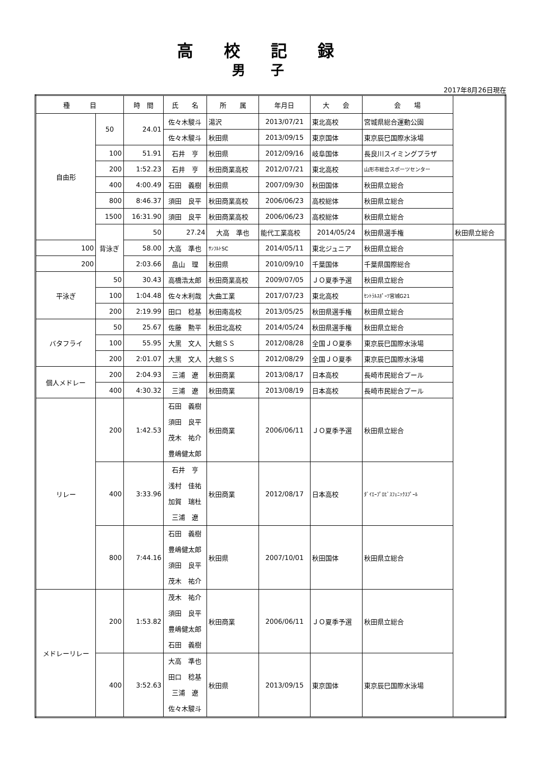高校記録
男子
2017年8月26日現在
| 種 目 | | 時 間 | 氏 名 | 所 属 | 年月日 | 大 会 | 会 場 | |
| --- | --- | --- | --- | --- | --- | --- | --- | --- |
| 自由形 | 50 | 24.01 | 佐々木駿斗 | 湯沢 | 2013/07/21 | 東北高校 | 宮城県総合運動公園 | |
| | | | 佐々木駿斗 | 秋田県 | 2013/09/15 | 東京国体 | 東京辰巳国際水泳場 | |
| | 100 | 51.91 | 石井 亨 | 秋田県 | 2012/09/16 | 岐阜国体 | 長良川スイミングプラザ | |
| | 200 | 1:52.23 | 石井 亨 | 秋田商業高校 | 2012/07/21 | 東北高校 | 山形市総合スポーツセンター | |
| | 400 | 4:00.49 | 石田 義樹 | 秋田県 | 2007/09/30 | 秋田国体 | 秋田県立総合 | |
| | 800 | 8:46.37 | 須田 良平 | 秋田商業高校 | 2006/06/23 | 高校総体 | 秋田県立総合 | |
| | 1500 | 16:31.90 | 須田 良平 | 秋田商業高校 | 2006/06/23 | 高校総体 | 秋田県立総合 | |
| | 背泳ぎ | 50 | 27.24 | 大高 準也 | 能代工業高校 | 2014/05/24 | 秋田県選手権 | 秋田県立総合 |
| 100 | | 58.00 | 大高 準也 | ｻﾝﾌﾙﾄSC | 2014/05/11 | 東北ジュニア | 秋田県立総合 | |
| 200 | | 2:03.66 | 畠山 理 | 秋田県 | 2010/09/10 | 千葉国体 | 千葉県国際総合 | |
| 平泳ぎ | 50 | 30.43 | 高橋浩太郎 | 秋田商業高校 | 2009/07/05 | ＪＯ夏季予選 | 秋田県立総合 | |
| | 100 | 1:04.48 | 佐々木利哉 | 大曲工業 | 2017/07/23 | 東北高校 | ｾﾝﾄﾗﾙｽﾎﾟｰﾂ宮城G21 | |
| | 200 | 2:19.99 | 田口 稔基 | 秋田南高校 | 2013/05/25 | 秋田県選手権 | 秋田県立総合 | |
| バタフライ | 50 | 25.67 | 佐藤 勲平 | 秋田北高校 | 2014/05/24 | 秋田県選手権 | 秋田県立総合 | |
| | 100 | 55.95 | 大黒 文人 | 大館ＳＳ | 2012/08/28 | 全国ＪＯ夏季 | 東京辰巳国際水泳場 | |
| | 200 | 2:01.07 | 大黒 文人 | 大館ＳＳ | 2012/08/29 | 全国ＪＯ夏季 | 東京辰巳国際水泳場 | |
| 個人メドレー | 200 | 2:04.93 | 三浦 遼 | 秋田商業 | 2013/08/17 | 日本高校 | 長崎市民総合プール | |
| | 400 | 4:30.32 | 三浦 遼 | 秋田商業 | 2013/08/19 | 日本高校 | 長崎市民総合プール | |
| リレー | 200 | 1:42.53 | 石田 義樹 須田 良平 茂木 祐介 豊嶋健太郎 | 秋田商業 | 2006/06/11 | ＪＯ夏季予選 | 秋田県立総合 | |
| | 400 | 3:33.96 | 石井 亨 浅村 佳祐 加賀 瑞杜 三浦 遼 | 秋田商業 | 2012/08/17 | 日本高校 | ﾀﾞｲｴｰﾌﾟﾛﾋﾞｽﾌｪﾆｯｸｽﾌﾟｰﾙ | |
| | 800 | 7:44.16 | 石田 義樹 豊嶋健太郎 須田 良平 茂木 祐介 | 秋田県 | 2007/10/01 | 秋田国体 | 秋田県立総合 | |
| メドレーリレー | 200 | 1:53.82 | 茂木 祐介 須田 良平 豊嶋健太郎 石田 義樹 | 秋田商業 | 2006/06/11 | ＪＯ夏季予選 | 秋田県立総合 | |
| | 400 | 3:52.63 | 大高 準也 田口 稔基 三浦 遼 佐々木駿斗 | 秋田県 | 2013/09/15 | 東京国体 | 東京辰巳国際水泳場 | |